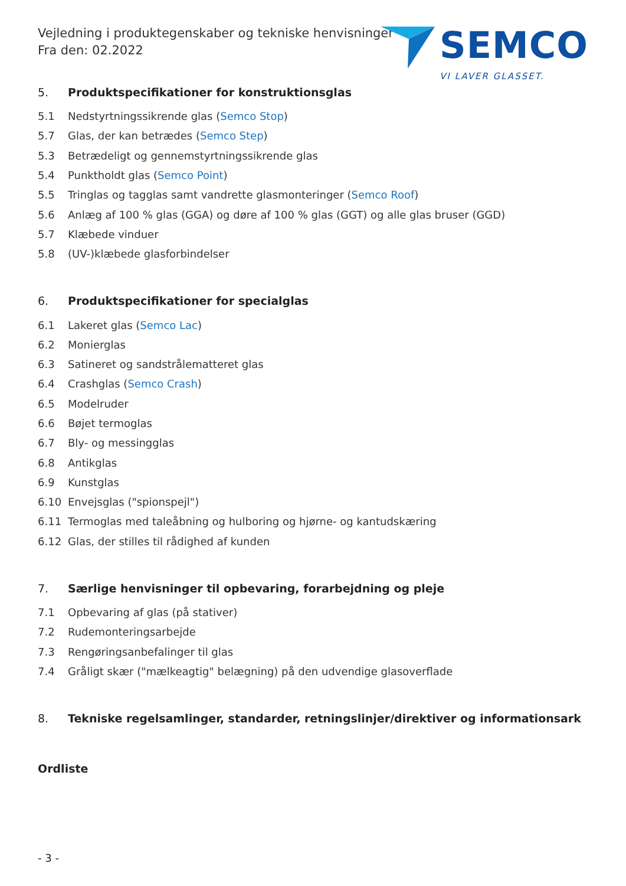Vejledning i produktegenskaber og tekniske henvisninger
Fra den: 02.2022
SEMCO
VI LAVER GLASSET.
5. Produktspecifikationer for konstruktionsglas
5.1 Nedstyrtningssikrende glas (Semco Stop)
5.7 Glas, der kan betrædes (Semco Step)
5.3 Betrædeligt og gennemstyrtningssikrende glas
5.4 Punktholdt glas (Semco Point)
5.5 Tringlas og tagglas samt vandrette glasmonteringer (Semco Roof)
5.6 Anlæg af 100 % glas (GGA) og døre af 100 % glas (GGT) og alle glas bruser (GGD)
5.7 Klæbede vinduer
5.8 (UV-)klæbede glasforbindelser
6. Produktspecifikationer for specialglas
6.1 Lakeret glas (Semco Lac)
6.2 Monierglas
6.3 Satineret og sandstrålematteret glas
6.4 Crashglas (Semco Crash)
6.5 Modelruder
6.6 Bøjet termoglas
6.7 Bly- og messingglas
6.8 Antikglas
6.9 Kunstglas
6.10 Envejsglas ("spionspejl")
6.11 Termoglas med taleåbning og hulboring og hjørne- og kantudskæring
6.12 Glas, der stilles til rådighed af kunden
7. Særlige henvisninger til opbevaring, forarbejdning og pleje
7.1 Opbevaring af glas (på stativer)
7.2 Rudemonteringsarbejde
7.3 Rengøringsanbefalinger til glas
7.4 Gråligt skær ("mælkeagtig" belægning) på den udvendige glasoverflade
8. Tekniske regelsamlinger, standarder, retningslinjer/direktiver og informationsark
Ordliste
- 3 -